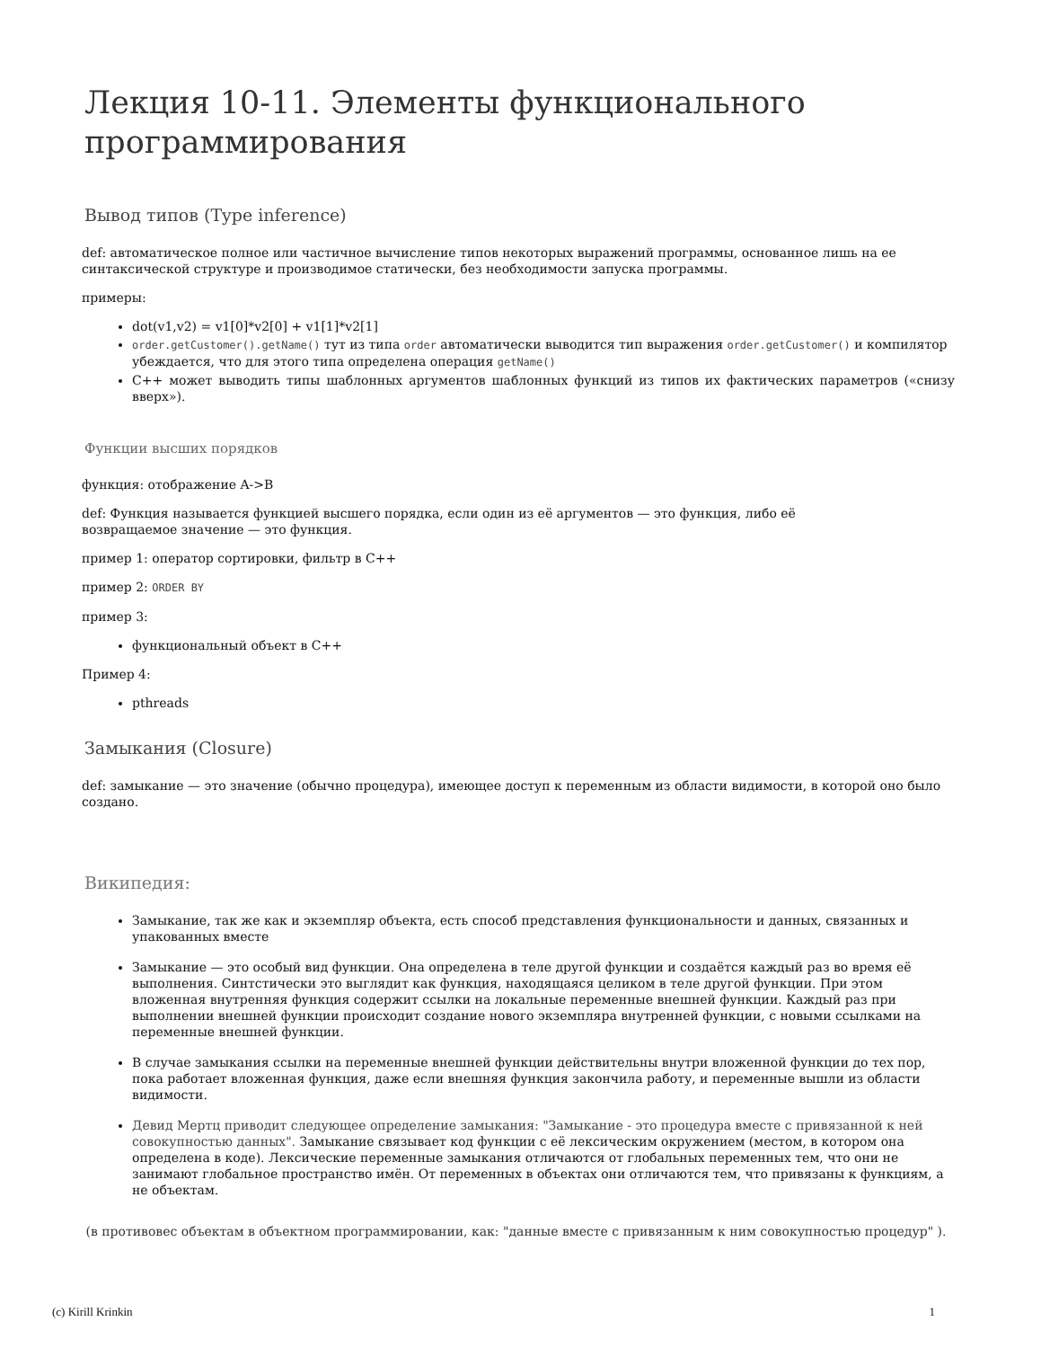Лекция 10-11. Элементы функционального программирования
Вывод типов (Type inference)
def: автоматическое полное или частичное вычисление типов некоторых выражений программы, основанное лишь на ее синтаксической структуре и производимое статически, без необходимости запуска программы.
примеры:
dot(v1,v2) = v1[0]*v2[0] + v1[1]*v2[1]
order.getCustomer().getName() тут из типа order автоматически выводится тип выражения order.getCustomer() и компилятор убеждается, что для этого типа определена операция getName()
C++ может выводить типы шаблонных аргументов шаблонных функций из типов их фактических параметров («снизу вверх»).
Функции высших порядков
функция: отображение A->B
def: Функция называется функцией высшего порядка, если один из её аргументов — это функция, либо её
возвращаемое значение — это функция.
пример 1: оператор сортировки, фильтр в C++
пример 2: ORDER BY
пример 3:
функциональный объект в C++
Пример 4:
pthreads
Замыкания (Closure)
def: замыкание — это значение (обычно процедура), имеющее доступ к переменным из области видимости, в которой оно было создано.
Википедия:
Замыкание, так же как и экземпляр объекта, есть способ представления функциональности и данных, связанных и упакованных вместе
Замыкание — это особый вид функции. Она определена в теле другой функции и создаётся каждый раз во время её выполнения. Синтстически это выглядит как функция, находящаяся целиком в теле другой функции. При этом вложенная внутренняя функция содержит ссылки на локальные переменные внешней функции. Каждый раз при выполнении внешней функции происходит создание нового экземпляра внутренней функции, с новыми ссылками на переменные внешней функции.
В случае замыкания ссылки на переменные внешней функции действительны внутри вложенной функции до тех пор, пока работает вложенная функция, даже если внешняя функция закончила работу, и переменные вышли из области видимости.
Девид Мертц приводит следующее определение замыкания: "Замыкание - это процедура вместе с привязанной к ней совокупностью данных". Замыкание связывает код функции с её лексическим окружением (местом, в котором она определена в коде). Лексические переменные замыкания отличаются от глобальных переменных тем, что они не занимают глобальное пространство имён. От переменных в объектах они отличаются тем, что привязаны к функциям, а не объектам.
(в противовес объектам в объектном программировании, как: "данные вместе с привязанным к ним совокупностью процедур" ).
(c) Kirill Krinkin 1